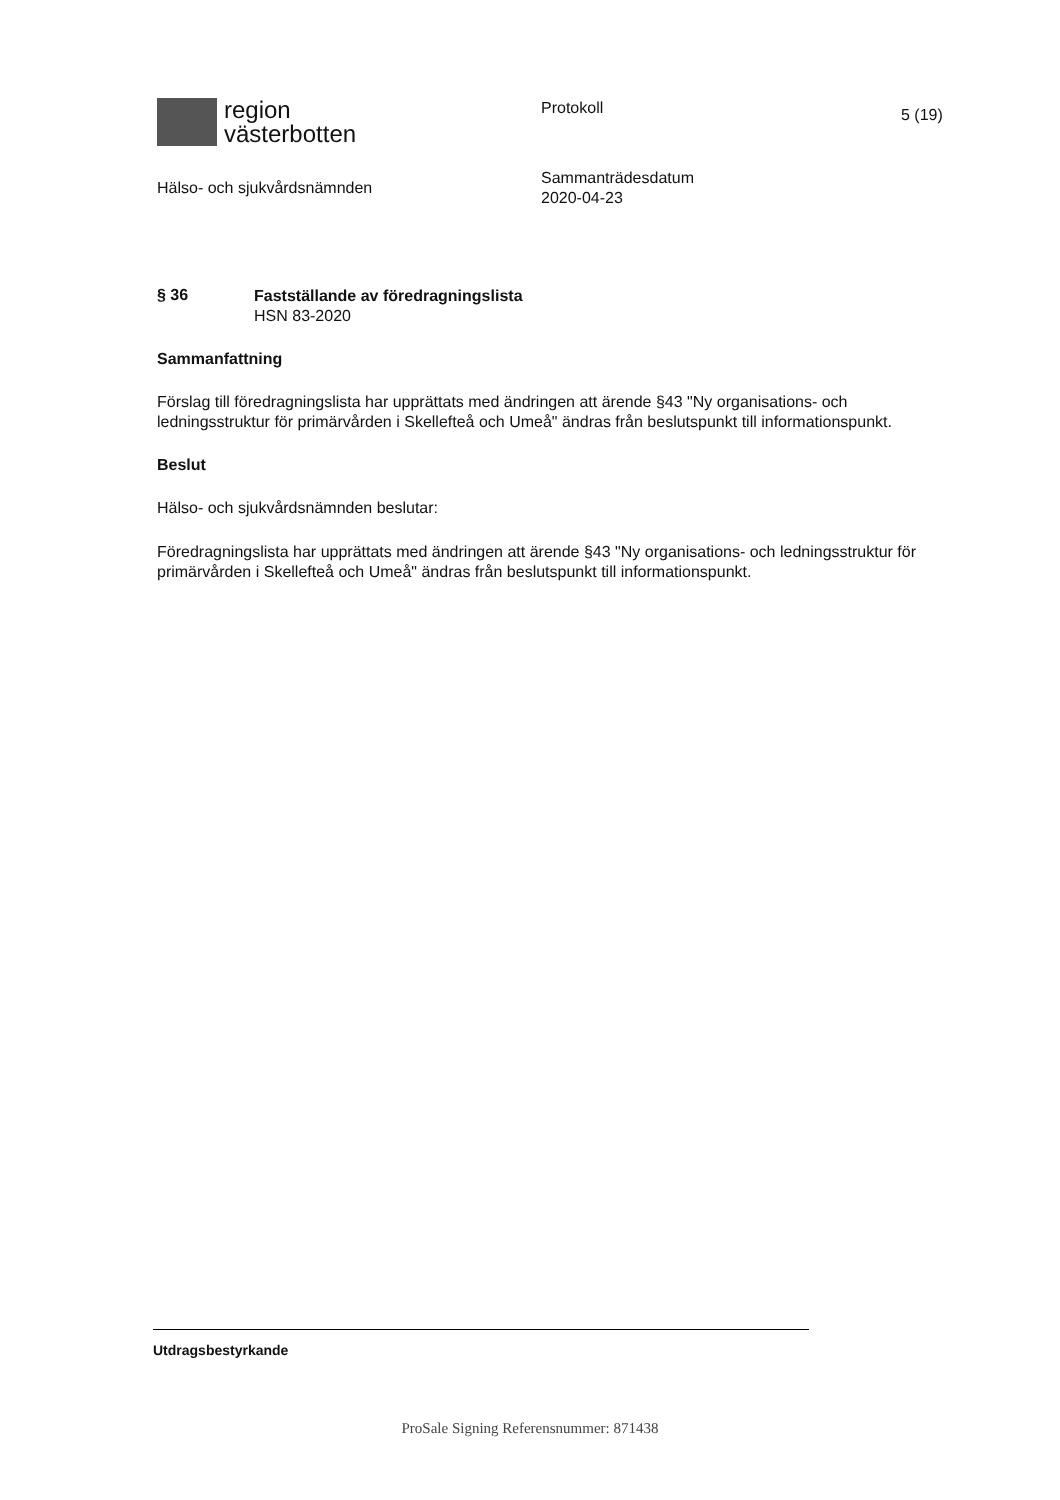region
västerbotten
Hälso- och sjukvårdsnämnden
Protokoll
Sammanträdesdatum
2020-04-23
5 (19)
§ 36
Fastställande av föredragningslista
HSN 83-2020
Sammanfattning
Förslag till föredragningslista har upprättats med ändringen att ärende §43 "Ny organisations- och ledningsstruktur för primärvården i Skellefteå och Umeå" ändras från beslutspunkt till informationspunkt.
Beslut
Hälso- och sjukvårdsnämnden beslutar:
Föredragningslista har upprättats med ändringen att ärende §43 "Ny organisations- och ledningsstruktur för primärvården i Skellefteå och Umeå" ändras från beslutspunkt till informationspunkt.
Utdragsbestyrkande
ProSale Signing Referensnummer: 871438